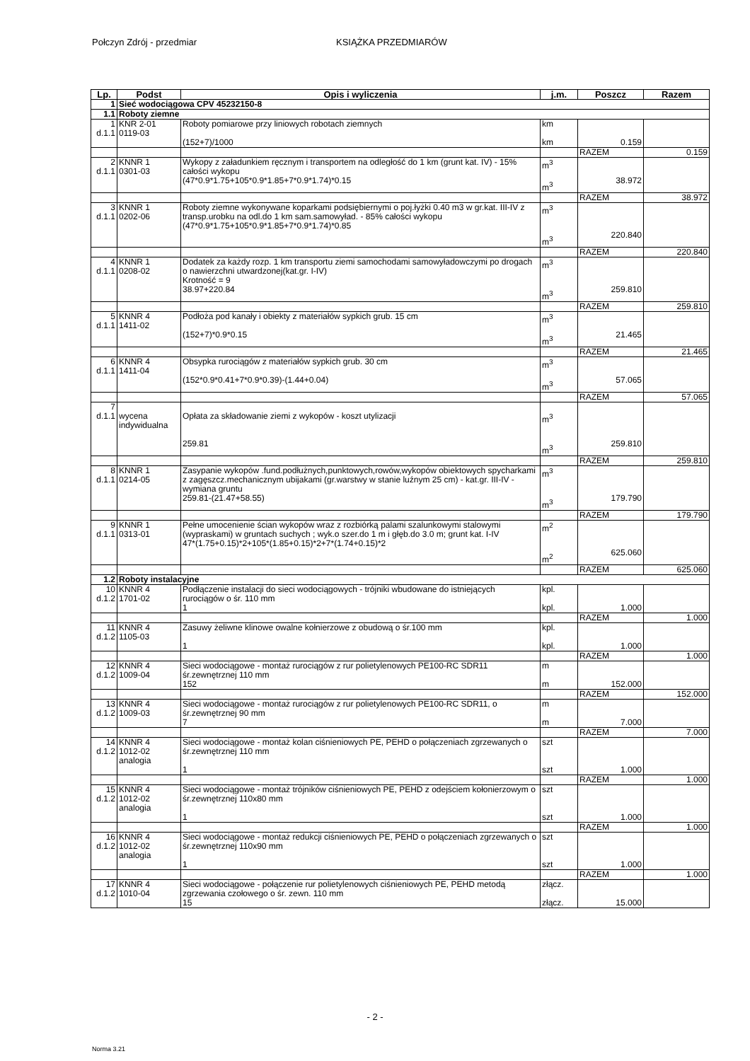Połczyn Zdrój - przedmiar KSIĄŻKA PRZEDMIARÓW
| Lp. | Podst | Opis i wyliczenia | j.m. | Poszcz | Razem |
| --- | --- | --- | --- | --- | --- |
| 1 | Sieć wodociągowa CPV 45232150-8 | | | | |
| 1.1 | Roboty ziemne | | | | |
| 1 d.1.1 | KNR 2-01 0119-03 | Roboty pomiarowe przy liniowych robotach ziemnych (152+7)/1000 | km km | 0.159 | |
| | | | | RAZEM | 0.159 |
| 2 d.1.1 | KNNR 1 0301-03 | Wykopy z załadunkiem ręcznym i transportem na odległość do 1 km (grunt kat. IV) - 15% całości wykopu (47*0.9*1.75+105*0.9*1.85+7*0.9*1.74)*0.15 | m<sup>3</sup> m<sup>3</sup> | 38.972 | |
| | | | | RAZEM | 38.972 |
| 3 d.1.1 | KNNR 1 0202-06 | Roboty ziemne wykonywane koparkami podsiębiernymi o poj.łyżki 0.40 m3 w gr.kat. III-IV z transp.urobku na odl.do 1 km sam.samowyład. - 85% całości wykopu (47*0.9*1.75+105*0.9*1.85+7*0.9*1.74)*0.85 | m<sup>3</sup> m<sup>3</sup> | 220.840 | |
| | | | | RAZEM | 220.840 |
| 4 d.1.1 | KNNR 1 0208-02 | Dodatek za każdy rozp. 1 km transportu ziemi samochodami samowyładowczymi po drogach o nawierzchni utwardzonej(kat.gr. I-IV) Krotność = 9 38.97+220.84 | m<sup>3</sup> m<sup>3</sup> | 259.810 | |
| | | | | RAZEM | 259.810 |
| 5 d.1.1 | KNNR 4 1411-02 | Podłoża pod kanały i obiekty z materiałów sypkich grub. 15 cm (152+7)*0.9*0.15 | m<sup>3</sup> m<sup>3</sup> | 21.465 | |
| | | | | RAZEM | 21.465 |
| 6 d.1.1 | KNNR 4 1411-04 | Obsypka rurociągów z materiałów sypkich grub. 30 cm (152*0.9*0.41+7*0.9*0.39)-(1.44+0.04) | m<sup>3</sup> m<sup>3</sup> | 57.065 | |
| | | | | RAZEM | 57.065 |
| 7 d.1.1 | wycena indywidualna | Opłata za składowanie ziemi z wykopów - koszt utylizacji 259.81 | m<sup>3</sup> m<sup>3</sup> | 259.810 | |
| | | | | RAZEM | 259.810 |
| 8 d.1.1 | KNNR 1 0214-05 | Zasypanie wykopów .fund.podłużnych,punktowych,rowów,wykopów obiektowych spycharkami z zagęszcz.mechanicznym ubijakami (gr.warstwy w stanie luźnym 25 cm) - kat.gr. III-IV - wymiana gruntu 259.81-(21.47+58.55) | m<sup>3</sup> m<sup>3</sup> | 179.790 | |
| | | | | RAZEM | 179.790 |
| 9 d.1.1 | KNNR 1 0313-01 | Pełne umocenienie ścian wykopów wraz z rozbiórką palami szalunkowymi stalowymi (wypraskami) w gruntach suchych ; wyk.o szer.do 1 m i głęb.do 3.0 m; grunt kat. I-IV 47*(1.75+0.15)*2+105*(1.85+0.15)*2+7*(1.74+0.15)*2 | m<sup>2</sup> m<sup>2</sup> | 625.060 | |
| | | | | RAZEM | 625.060 |
| 1.2 | Roboty instalacyjne | | | | |
| 10 d.1.2 | KNNR 4 1701-02 | Podłączenie instalacji do sieci wodociągowych - trójniki wbudowane do istniejących rurociągów o śr. 110 mm 1 | kpl. kpl. | 1.000 | |
| | | | | RAZEM | 1.000 |
| 11 d.1.2 | KNNR 4 1105-03 | Zasuwy żeliwne klinowe owalne kołnierzowe z obudową o śr.100 mm 1 | kpl. kpl. | 1.000 | |
| | | | | RAZEM | 1.000 |
| 12 d.1.2 | KNNR 4 1009-04 | Sieci wodociągowe - montaż rurociągów z rur polietylenowych PE100-RC SDR11 śr.zewnętrznej 110 mm 152 | m m | 152.000 | |
| | | | | RAZEM | 152.000 |
| 13 d.1.2 | KNNR 4 1009-03 | Sieci wodociągowe - montaż rurociągów z rur polietylenowych PE100-RC SDR11, o śr.zewnętrznej 90 mm 7 | m m | 7.000 | |
| | | | | RAZEM | 7.000 |
| 14 d.1.2 | KNNR 4 1012-02 analogia | Sieci wodociągowe - montaż kolan ciśnieniowych PE, PEHD o połączeniach zgrzewanych o śr.zewnętrznej 110 mm 1 | szt szt | 1.000 | |
| | | | | RAZEM | 1.000 |
| 15 d.1.2 | KNNR 4 1012-02 analogia | Sieci wodociągowe - montaż trójników ciśnieniowych PE, PEHD z odejściem kołonierzowym o śr.zewnętrznej 110x80 mm 1 | szt szt | 1.000 | |
| | | | | RAZEM | 1.000 |
| 16 d.1.2 | KNNR 4 1012-02 analogia | Sieci wodociągowe - montaż redukcji ciśnieniowych PE, PEHD o połączeniach zgrzewanych o śr.zewnętrznej 110x90 mm 1 | szt szt | 1.000 | |
| | | | | RAZEM | 1.000 |
| 17 d.1.2 | KNNR 4 1010-04 | Sieci wodociągowe - połączenie rur polietylenowych ciśnieniowych PE, PEHD metodą zgrzewania czołowego o śr. zewn. 110 mm 15 | złącz. złącz. | 15.000 | |
- 2 -
Norma 3.21